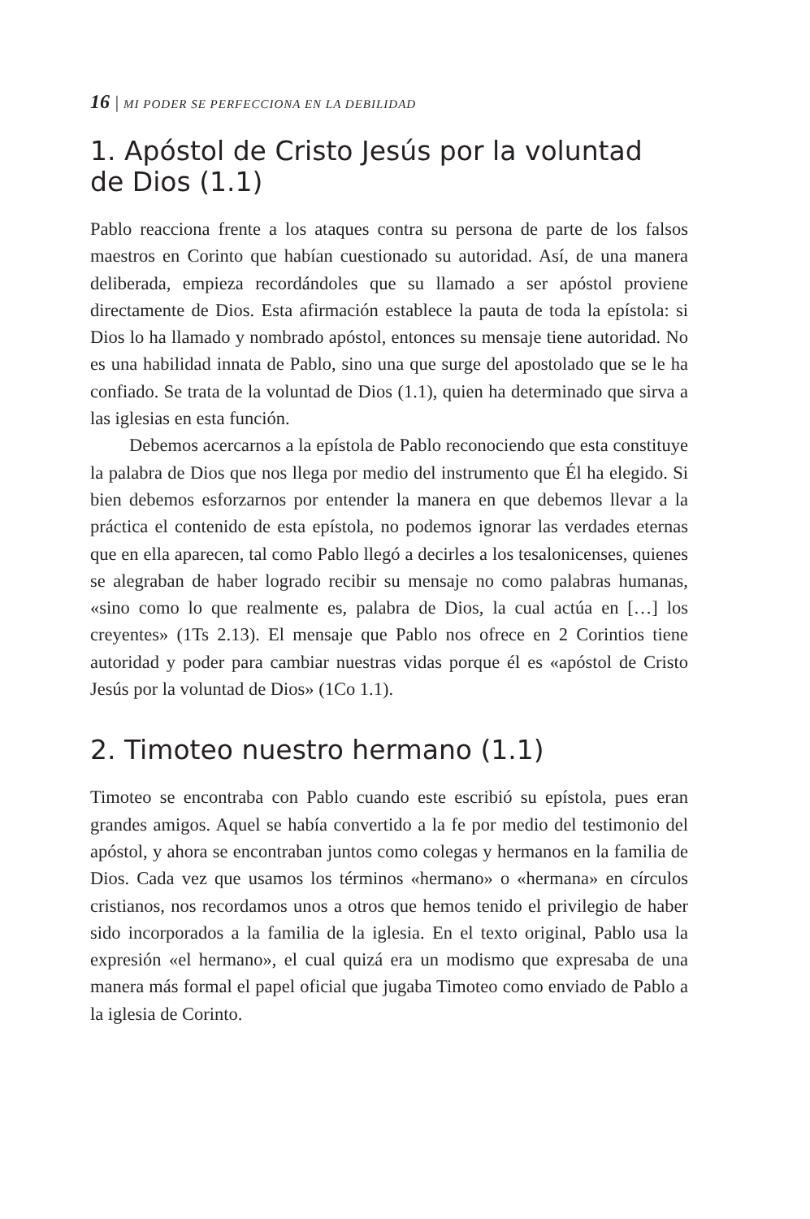16 | MI PODER SE PERFECCIONA EN LA DEBILIDAD
1. Apóstol de Cristo Jesús por la voluntad
de Dios (1.1)
Pablo reacciona frente a los ataques contra su persona de parte de los falsos maestros en Corinto que habían cuestionado su autoridad. Así, de una manera deliberada, empieza recordándoles que su llamado a ser apóstol proviene directamente de Dios. Esta afirmación establece la pauta de toda la epístola: si Dios lo ha llamado y nombrado apóstol, entonces su mensaje tiene autoridad. No es una habilidad innata de Pablo, sino una que surge del apostolado que se le ha confiado. Se trata de la voluntad de Dios (1.1), quien ha determinado que sirva a las iglesias en esta función.
Debemos acercarnos a la epístola de Pablo reconociendo que esta constituye la palabra de Dios que nos llega por medio del instrumento que Él ha elegido. Si bien debemos esforzarnos por entender la manera en que debemos llevar a la práctica el contenido de esta epístola, no podemos ignorar las verdades eternas que en ella aparecen, tal como Pablo llegó a decirles a los tesalonicenses, quienes se alegraban de haber logrado recibir su mensaje no como palabras humanas, «sino como lo que realmente es, palabra de Dios, la cual actúa en […] los creyentes» (1Ts 2.13). El mensaje que Pablo nos ofrece en 2 Corintios tiene autoridad y poder para cambiar nuestras vidas porque él es «apóstol de Cristo Jesús por la voluntad de Dios» (1Co 1.1).
2. Timoteo nuestro hermano (1.1)
Timoteo se encontraba con Pablo cuando este escribió su epístola, pues eran grandes amigos. Aquel se había convertido a la fe por medio del testimonio del apóstol, y ahora se encontraban juntos como colegas y hermanos en la familia de Dios. Cada vez que usamos los términos «hermano» o «hermana» en círculos cristianos, nos recordamos unos a otros que hemos tenido el privilegio de haber sido incorporados a la familia de la iglesia. En el texto original, Pablo usa la expresión «el hermano», el cual quizá era un modismo que expresaba de una manera más formal el papel oficial que jugaba Timoteo como enviado de Pablo a la iglesia de Corinto.